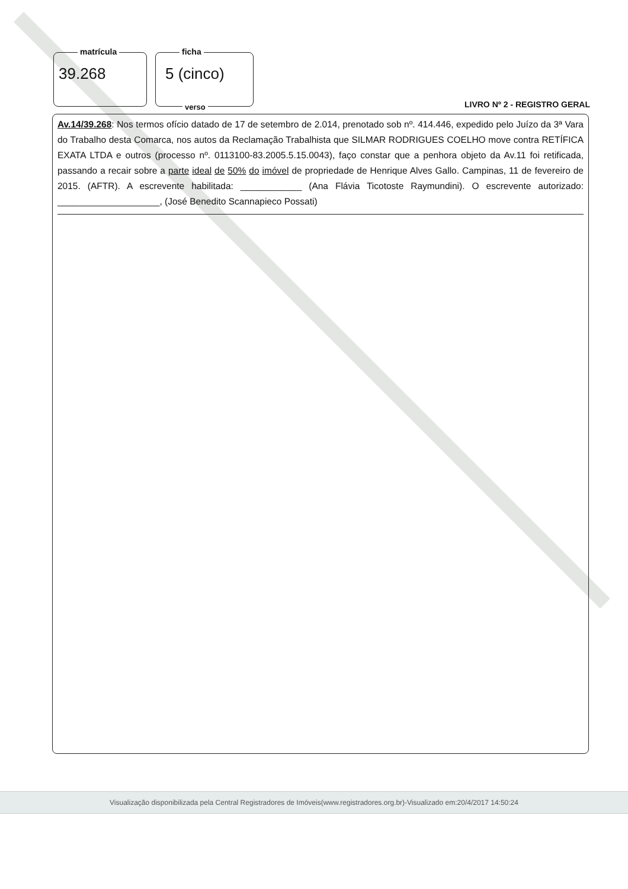matrícula
39.268
ficha
5 (cinco)
verso
LIVRO Nº 2 - REGISTRO GERAL
Av.14/39.268: Nos termos ofício datado de 17 de setembro de 2.014, prenotado sob nº. 414.446, expedido pelo Juízo da 3ª Vara do Trabalho desta Comarca, nos autos da Reclamação Trabalhista que SILMAR RODRIGUES COELHO move contra RETÍFICA EXATA LTDA e outros (processo nº. 0113100-83.2005.5.15.0043), faço constar que a penhora objeto da Av.11 foi retificada, passando a recair sobre a parte ideal de 50% do imóvel de propriedade de Henrique Alves Gallo. Campinas, 11 de fevereiro de 2015. (AFTR). A escrevente habilitada: ____________ (Ana Flávia Ticotoste Raymundini). O escrevente autorizado: ____________________, (José Benedito Scannapieco Possati)
Visualização disponibilizada pela Central Registradores de Imóveis(www.registradores.org.br)-Visualizado em:20/4/2017 14:50:24